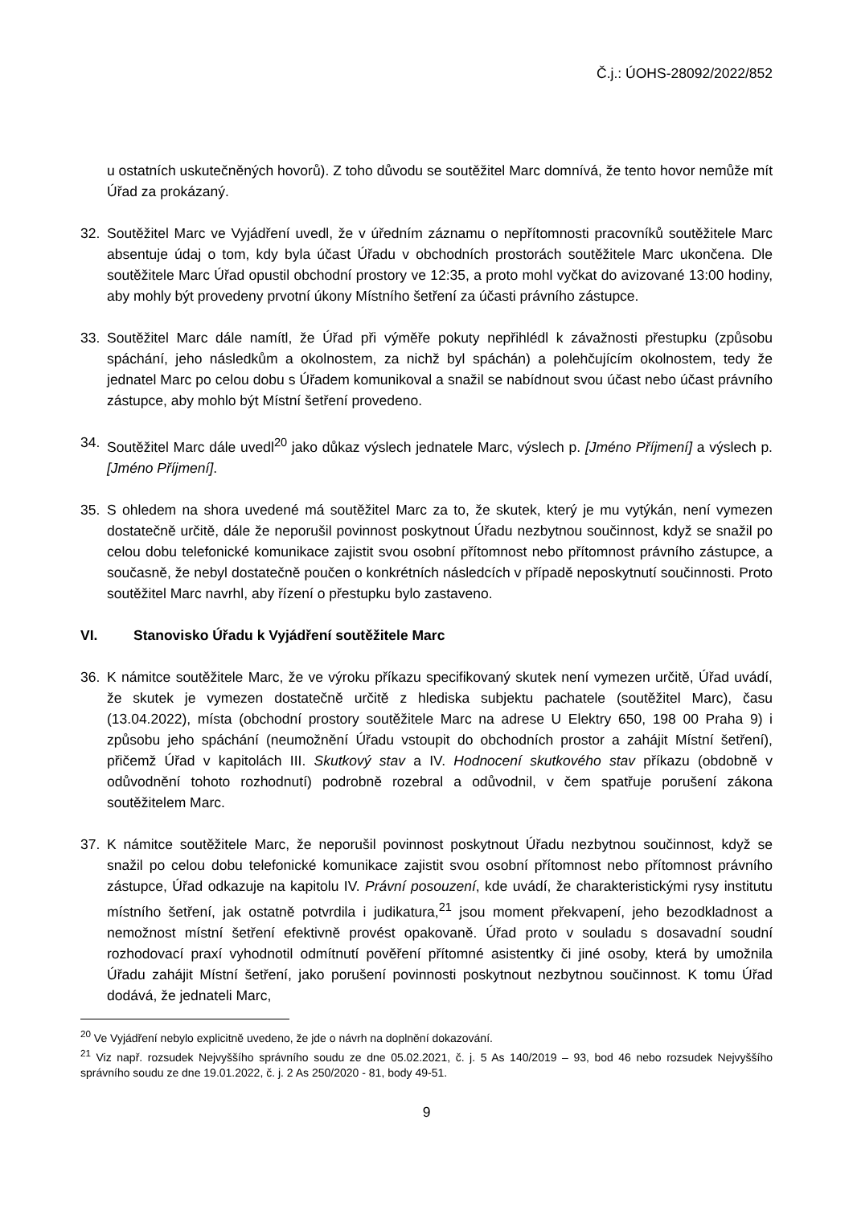Č.j.: ÚOHS-28092/2022/852
u ostatních uskutečněných hovorů). Z toho důvodu se soutěžitel Marc domnívá, že tento hovor nemůže mít Úřad za prokázaný.
32. Soutěžitel Marc ve Vyjádření uvedl, že v úředním záznamu o nepřítomnosti pracovníků soutěžitele Marc absentuje údaj o tom, kdy byla účast Úřadu v obchodních prostorách soutěžitele Marc ukončena. Dle soutěžitele Marc Úřad opustil obchodní prostory ve 12:35, a proto mohl vyčkat do avizované 13:00 hodiny, aby mohly být provedeny prvotní úkony Místního šetření za účasti právního zástupce.
33. Soutěžitel Marc dále namítl, že Úřad při výměře pokuty nepřihlédl k závažnosti přestupku (způsobu spáchání, jeho následkům a okolnostem, za nichž byl spáchán) a polehčujícím okolnostem, tedy že jednatel Marc po celou dobu s Úřadem komunikoval a snažil se nabídnout svou účast nebo účast právního zástupce, aby mohlo být Místní šetření provedeno.
34. Soutěžitel Marc dále uvedl<sup>20</sup> jako důkaz výslech jednatele Marc, výslech p. [Jméno Příjmení] a výslech p. [Jméno Příjmení].
35. S ohledem na shora uvedené má soutěžitel Marc za to, že skutek, který je mu vytýkán, není vymezen dostatečně určitě, dále že neporušil povinnost poskytnout Úřadu nezbytnou součinnost, když se snažil po celou dobu telefonické komunikace zajistit svou osobní přítomnost nebo přítomnost právního zástupce, a současně, že nebyl dostatečně poučen o konkrétních následcích v případě neposkytnutí součinnosti. Proto soutěžitel Marc navrhl, aby řízení o přestupku bylo zastaveno.
VI. Stanovisko Úřadu k Vyjádření soutěžitele Marc
36. K námitce soutěžitele Marc, že ve výroku příkazu specifikovaný skutek není vymezen určitě, Úřad uvádí, že skutek je vymezen dostatečně určitě z hlediska subjektu pachatele (soutěžitel Marc), času (13.04.2022), místa (obchodní prostory soutěžitele Marc na adrese U Elektry 650, 198 00 Praha 9) i způsobu jeho spáchání (neumožnění Úřadu vstoupit do obchodních prostor a zahájit Místní šetření), přičemž Úřad v kapitolách III. Skutkový stav a IV. Hodnocení skutkového stav příkazu (obdobně v odůvodnění tohoto rozhodnutí) podrobně rozebral a odůvodnil, v čem spatřuje porušení zákona soutěžitelem Marc.
37. K námitce soutěžitele Marc, že neporušil povinnost poskytnout Úřadu nezbytnou součinnost, když se snažil po celou dobu telefonické komunikace zajistit svou osobní přítomnost nebo přítomnost právního zástupce, Úřad odkazuje na kapitolu IV. Právní posouzení, kde uvádí, že charakteristickými rysy institutu místního šetření, jak ostatně potvrdila i judikatura,<sup>21</sup> jsou moment překvapení, jeho bezodkladnost a nemožnost místní šetření efektivně provést opakovaně. Úřad proto v souladu s dosavadní soudní rozhodovací praxí vyhodnotil odmítnutí pověření přítomné asistentky či jiné osoby, která by umožnila Úřadu zahájit Místní šetření, jako porušení povinnosti poskytnout nezbytnou součinnost. K tomu Úřad dodává, že jednateli Marc,
<sup>20</sup> Ve Vyjádření nebylo explicitně uvedeno, že jde o návrh na doplnění dokazování.
<sup>21</sup> Viz např. rozsudek Nejvyššího správního soudu ze dne 05.02.2021, č. j. 5 As 140/2019 – 93, bod 46 nebo rozsudek Nejvyššího správního soudu ze dne 19.01.2022, č. j. 2 As 250/2020 - 81, body 49-51.
9